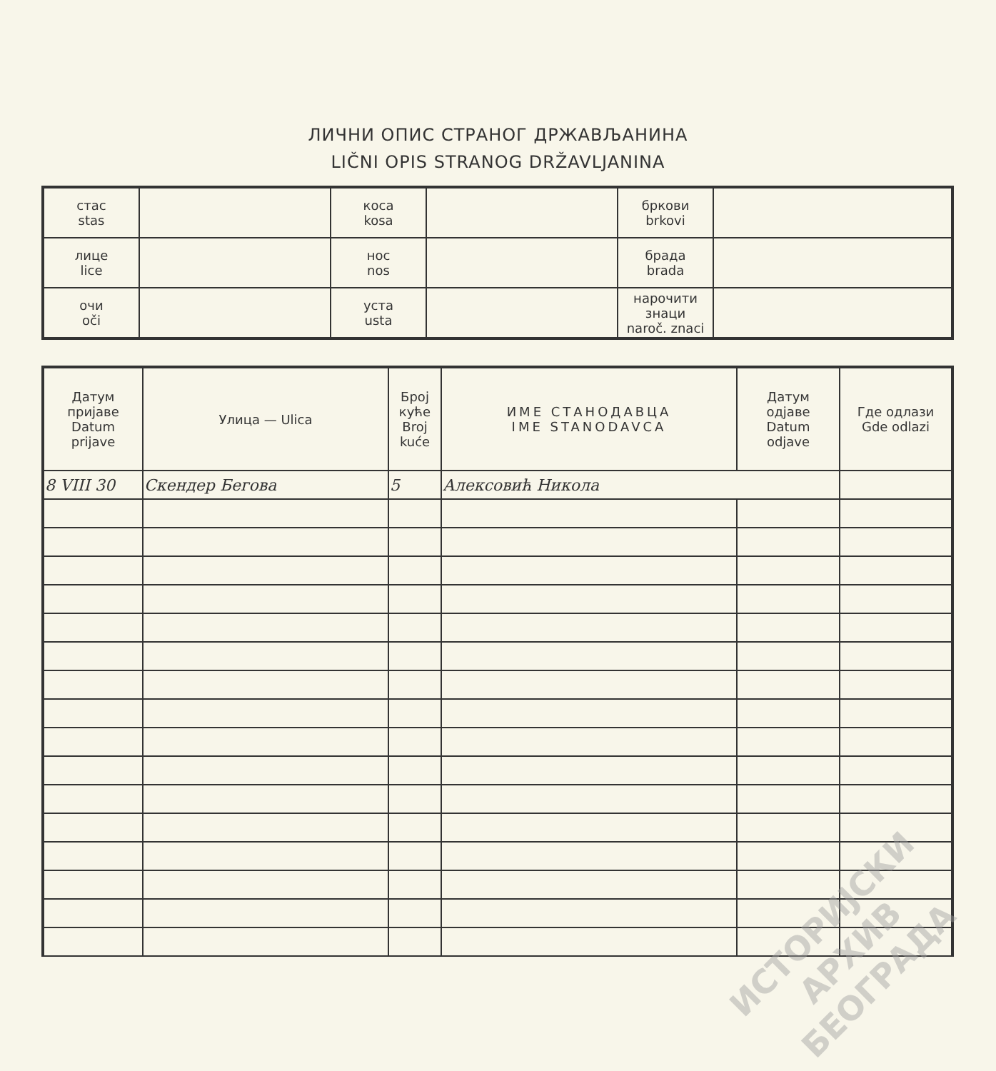ЛИЧНИ ОПИС СТРАНОГ ДРЖАВЉАНИНА
LIČNI OPIS STRANOG DRŽAVLJANINA
| стас stas | | коса kosa | | бркови brkovi | |
| лице lice | | нос nos | | брада brada | |
| очи oči | | уста usta | | нарочити знаци naroč. znaci | |
| Датум пријаве Datum prijave | Улица — Ulica | Број куће Broj kuće | ИМЕ СТАНОДАВЦА IME STANODAVCA | Датум одјаве Datum odjave | Где одлази Gde odlazi |
| --- | --- | --- | --- | --- | --- |
| 8 VIII 30 | Скендер Бегова | 5 | Алексовић Никола | | |
ИСТОРИЈСКИ
АРХИВ
БЕОГРАДА